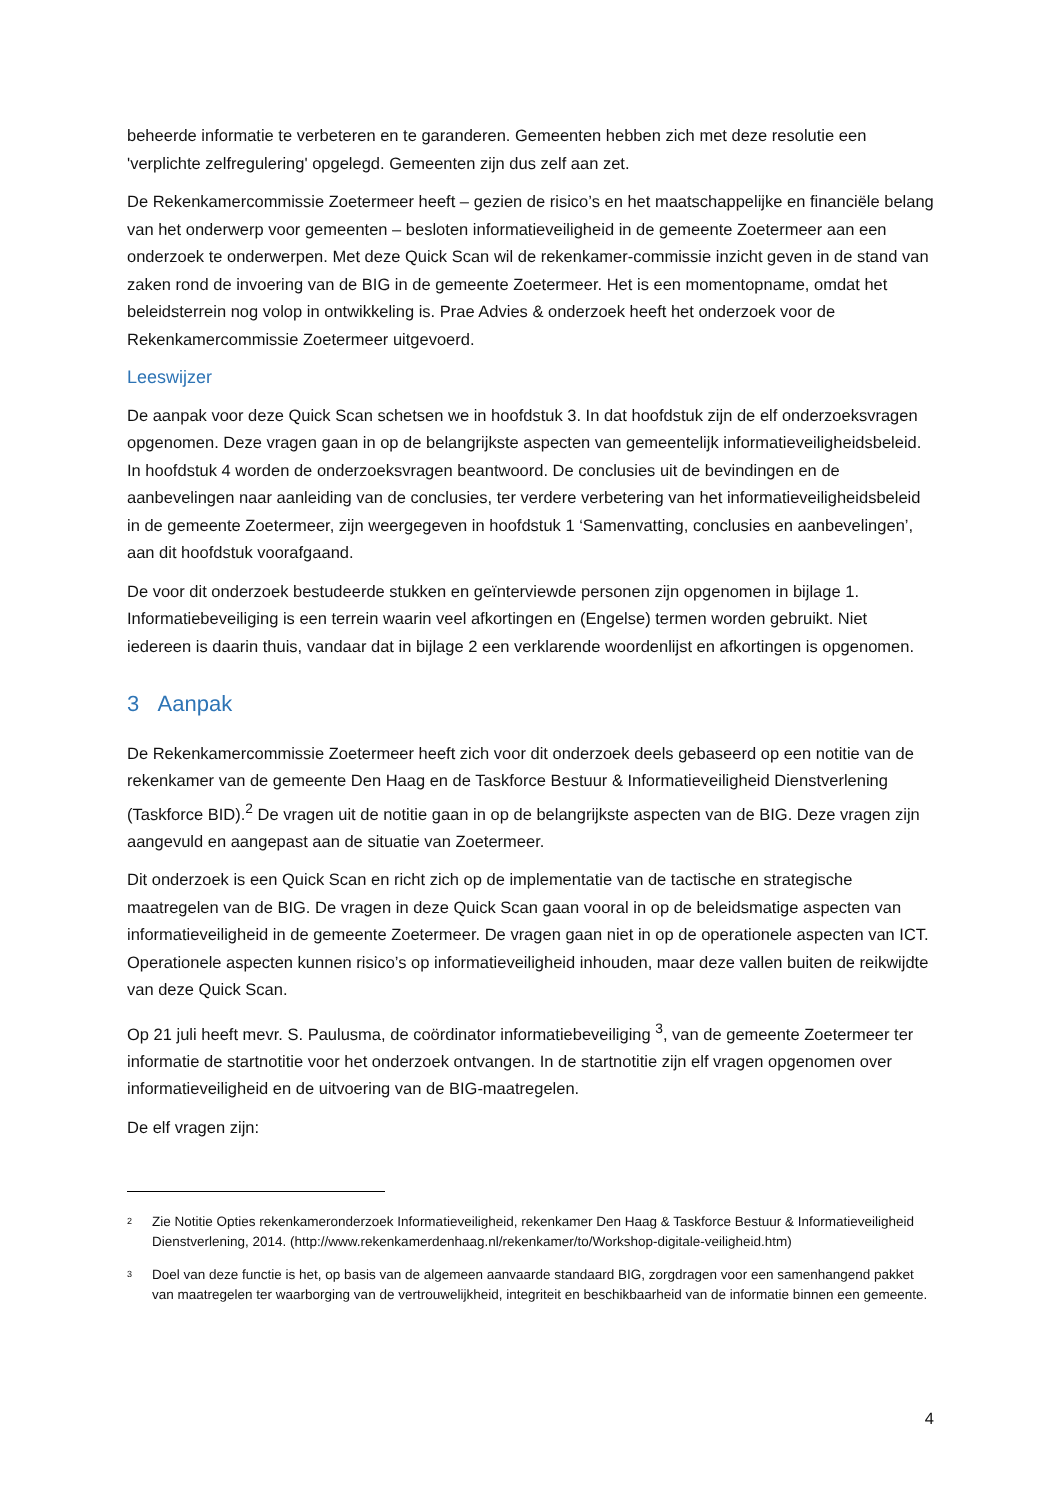beheerde informatie te verbeteren en te garanderen. Gemeenten hebben zich met deze resolutie een 'verplichte zelfregulering' opgelegd. Gemeenten zijn dus zelf aan zet.
De Rekenkamercommissie Zoetermeer heeft – gezien de risico’s en het maatschappelijke en financiële belang van het onderwerp voor gemeenten – besloten informatieveiligheid in de gemeente Zoetermeer aan een onderzoek te onderwerpen. Met deze Quick Scan wil de rekenkamer-commissie inzicht geven in de stand van zaken rond de invoering van de BIG in de gemeente Zoetermeer. Het is een momentopname, omdat het beleidsterrein nog volop in ontwikkeling is. Prae Advies & onderzoek heeft het onderzoek voor de Rekenkamercommissie Zoetermeer uitgevoerd.
Leeswijzer
De aanpak voor deze Quick Scan schetsen we in hoofdstuk 3. In dat hoofdstuk zijn de elf onderzoeksvragen opgenomen. Deze vragen gaan in op de belangrijkste aspecten van gemeentelijk informatieveiligheidsbeleid. In hoofdstuk 4 worden de onderzoeksvragen beantwoord. De conclusies uit de bevindingen en de aanbevelingen naar aanleiding van de conclusies, ter verdere verbetering van het informatieveiligheidsbeleid in de gemeente Zoetermeer, zijn weergegeven in hoofdstuk 1 ‘Samenvatting, conclusies en aanbevelingen’, aan dit hoofdstuk voorafgaand.
De voor dit onderzoek bestudeerde stukken en geïnterviewde personen zijn opgenomen in bijlage 1. Informatiebeveiliging is een terrein waarin veel afkortingen en (Engelse) termen worden gebruikt. Niet iedereen is daarin thuis, vandaar dat in bijlage 2 een verklarende woordenlijst en afkortingen is opgenomen.
3 Aanpak
De Rekenkamercommissie Zoetermeer heeft zich voor dit onderzoek deels gebaseerd op een notitie van de rekenkamer van de gemeente Den Haag en de Taskforce Bestuur & Informatieveiligheid Dienstverlening (Taskforce BID).<sup>2</sup> De vragen uit de notitie gaan in op de belangrijkste aspecten van de BIG. Deze vragen zijn aangevuld en aangepast aan de situatie van Zoetermeer.
Dit onderzoek is een Quick Scan en richt zich op de implementatie van de tactische en strategische maatregelen van de BIG. De vragen in deze Quick Scan gaan vooral in op de beleidsmatige aspecten van informatieveiligheid in de gemeente Zoetermeer. De vragen gaan niet in op de operationele aspecten van ICT. Operationele aspecten kunnen risico’s op informatieveiligheid inhouden, maar deze vallen buiten de reikwijdte van deze Quick Scan.
Op 21 juli heeft mevr. S. Paulusma, de coördinator informatiebeveiliging <sup>3</sup>, van de gemeente Zoetermeer ter informatie de startnotitie voor het onderzoek ontvangen. In de startnotitie zijn elf vragen opgenomen over informatieveiligheid en de uitvoering van de BIG-maatregelen.
De elf vragen zijn:
<sup>2</sup> Zie Notitie Opties rekenkameronderzoek Informatieveiligheid, rekenkamer Den Haag & Taskforce Bestuur & Informatieveiligheid Dienstverlening, 2014. (http://www.rekenkamerdenhaag.nl/rekenkamer/to/Workshop-digitale-veiligheid.htm)
<sup>3</sup> Doel van deze functie is het, op basis van de algemeen aanvaarde standaard BIG, zorgdragen voor een samenhangend pakket van maatregelen ter waarborging van de vertrouwelijkheid, integriteit en beschikbaarheid van de informatie binnen een gemeente.
4